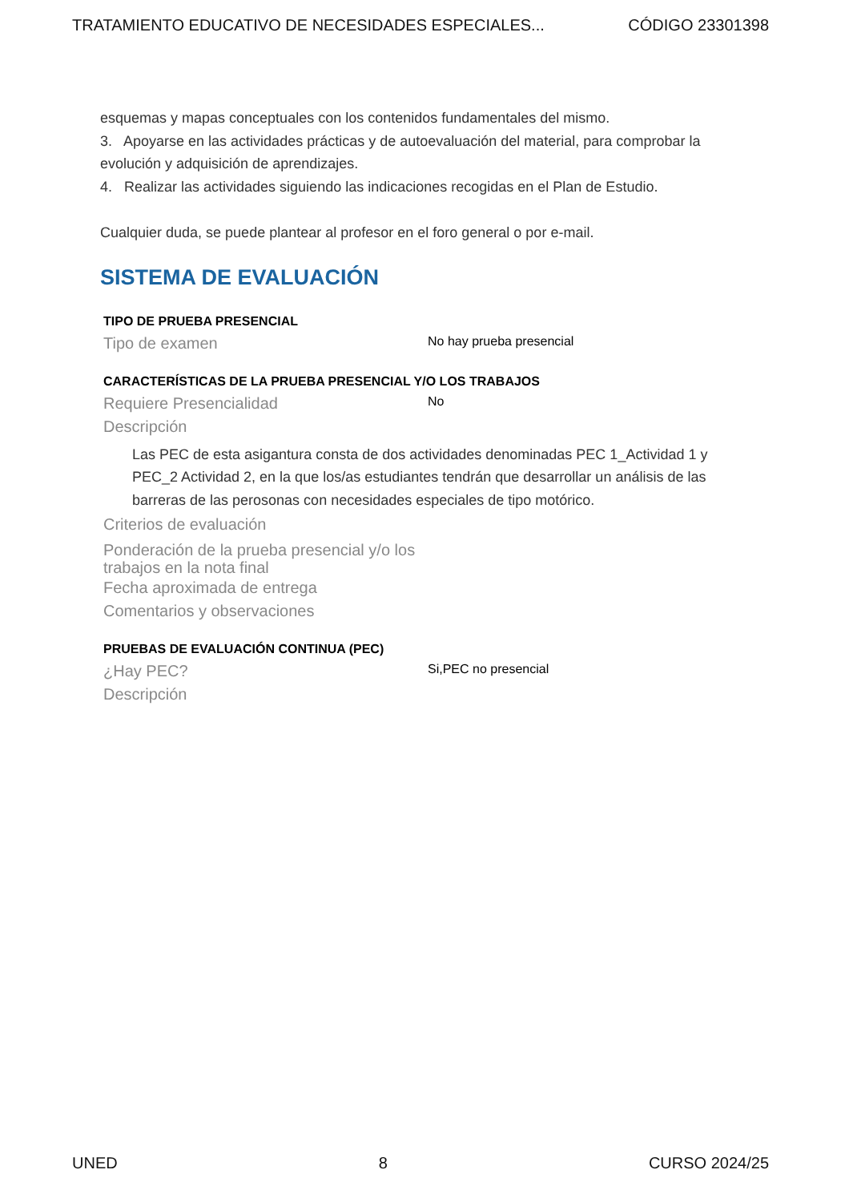TRATAMIENTO EDUCATIVO DE NECESIDADES ESPECIALES... CÓDIGO 23301398
esquemas y mapas conceptuales con los contenidos fundamentales del mismo.
3. Apoyarse en las actividades prácticas y de autoevaluación del material, para comprobar la evolución y adquisición de aprendizajes.
4. Realizar las actividades siguiendo las indicaciones recogidas en el Plan de Estudio.
Cualquier duda, se puede plantear al profesor en el foro general o por e-mail.
SISTEMA DE EVALUACIÓN
TIPO DE PRUEBA PRESENCIAL
Tipo de examen
No hay prueba presencial
CARACTERÍSTICAS DE LA PRUEBA PRESENCIAL Y/O LOS TRABAJOS
Requiere Presencialidad
No
Descripción
Las PEC de esta asigantura consta de dos actividades denominadas PEC 1_Actividad 1 y PEC_2 Actividad 2, en la que los/as estudiantes tendrán que desarrollar un análisis de las barreras de las perosonas con necesidades especiales de tipo motórico.
Criterios de evaluación
Ponderación de la prueba presencial y/o los trabajos en la nota final
Fecha aproximada de entrega
Comentarios y observaciones
PRUEBAS DE EVALUACIÓN CONTINUA (PEC)
¿Hay PEC?
Si,PEC no presencial
Descripción
UNED 8 CURSO 2024/25